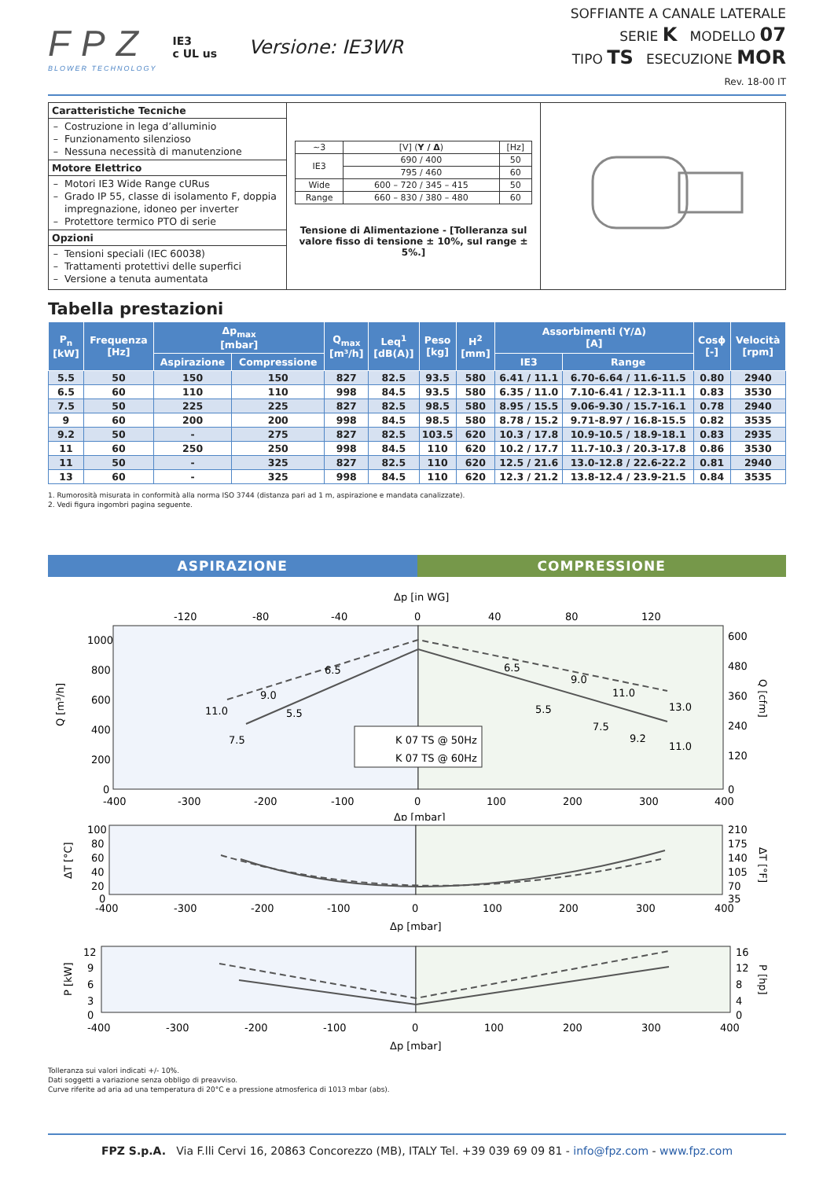FPZ
BLOWER TECHNOLOGY
IE3
c UL us
Versione: IE3WR
SOFFIANTE A CANALE LATERALE
SERIE K MODELLO 07
TIPO TS ESECUZIONE MOR
Rev. 18-00 IT
Caratteristiche Tecniche
Costruzione in lega d’alluminio
Funzionamento silenzioso
Nessuna necessità di manutenzione
Motore Elettrico
Motori IE3 Wide Range cURus
Grado IP 55, classe di isolamento F, doppia impregnazione, idoneo per inverter
Protettore termico PTO di serie
Opzioni
Tensioni speciali (IEC 60038)
Trattamenti protettivi delle superfici
Versione a tenuta aumentata
| ~3 | [V] ( Y / Δ ) | [Hz] |
| IE3 | 690 / 400 | 50 |
| | 795 / 460 | 60 |
| Wide | 600 – 720 / 345 – 415 | 50 |
| Range | 660 – 830 / 380 – 480 | 60 |
Tensione di Alimentazione - [Tolleranza sul valore fisso di tensione ± 10%, sul range ± 5%.]
Tabella prestazioni
| P<sub>n</sub> [kW] | Frequenza [Hz] | Δp<sub>max</sub> [mbar] | | Q<sub>max</sub> [m³/h] | Leq<sup>1</sup> [dB(A)] | Peso [kg] | H<sup>2</sup> [mm] | Assorbimenti (Y/Δ) [A] | | Cosϕ [-] | Velocità [rpm] |
| --- | --- | --- | --- | --- | --- | --- | --- | --- | --- | --- | --- |
| | | Aspirazione | Compressione | | | | | IE3 | Range | | |
| 5.5 | 50 | 150 | 150 | 827 | 82.5 | 93.5 | 580 | 6.41 / 11.1 | 6.70-6.64 / 11.6-11.5 | 0.80 | 2940 |
| 6.5 | 60 | 110 | 110 | 998 | 84.5 | 93.5 | 580 | 6.35 / 11.0 | 7.10-6.41 / 12.3-11.1 | 0.83 | 3530 |
| 7.5 | 50 | 225 | 225 | 827 | 82.5 | 98.5 | 580 | 8.95 / 15.5 | 9.06-9.30 / 15.7-16.1 | 0.78 | 2940 |
| 9 | 60 | 200 | 200 | 998 | 84.5 | 98.5 | 580 | 8.78 / 15.2 | 9.71-8.97 / 16.8-15.5 | 0.82 | 3535 |
| 9.2 | 50 | - | 275 | 827 | 82.5 | 103.5 | 620 | 10.3 / 17.8 | 10.9-10.5 / 18.9-18.1 | 0.83 | 2935 |
| 11 | 60 | 250 | 250 | 998 | 84.5 | 110 | 620 | 10.2 / 17.7 | 11.7-10.3 / 20.3-17.8 | 0.86 | 3530 |
| 11 | 50 | - | 325 | 827 | 82.5 | 110 | 620 | 12.5 / 21.6 | 13.0-12.8 / 22.6-22.2 | 0.81 | 2940 |
| 13 | 60 | - | 325 | 998 | 84.5 | 110 | 620 | 12.3 / 21.2 | 13.8-12.4 / 23.9-21.5 | 0.84 | 3535 |
1. Rumorosità misurata in conformità alla norma ISO 3744 (distanza pari ad 1 m, aspirazione e mandata canalizzate).
2. Vedi figura ingombri pagina seguente.
ASPIRAZIONE COMPRESSIONE
Δp [in WG]
-120
-80
-40
0
40
80
120
1000
800
600
400
200
0
600
480
360
240
120
0
-400
-300
-200
-100
0
100
200
300
400
Δp [mbar]
Q [m³/h]
Q [cfm]
6.5
9.0
11.0
5.5
7.5
6.5
9.0
11.0
5.5
7.5
9.2
13.0
11.0
K 07 TS @ 50Hz
K 07 TS @ 60Hz
100
80
60
40
20
0
210
175
140
105
70
35
-400
-300
-200
-100
0
100
200
300
400
Δp [mbar]
ΔT [°C]
ΔT [°F]
12
9
6
3
0
16
12
8
4
0
-400
-300
-200
-100
0
100
200
300
400
Δp [mbar]
P [kW]
P [hp]
Tolleranza sui valori indicati +/- 10%.
Dati soggetti a variazione senza obbligo di preavviso.
Curve riferite ad aria ad una temperatura di 20°C e a pressione atmosferica di 1013 mbar (abs).
FPZ S.p.A. Via F.lli Cervi 16, 20863 Concorezzo (MB), ITALY Tel. +39 039 69 09 81 - info@fpz.com - www.fpz.com